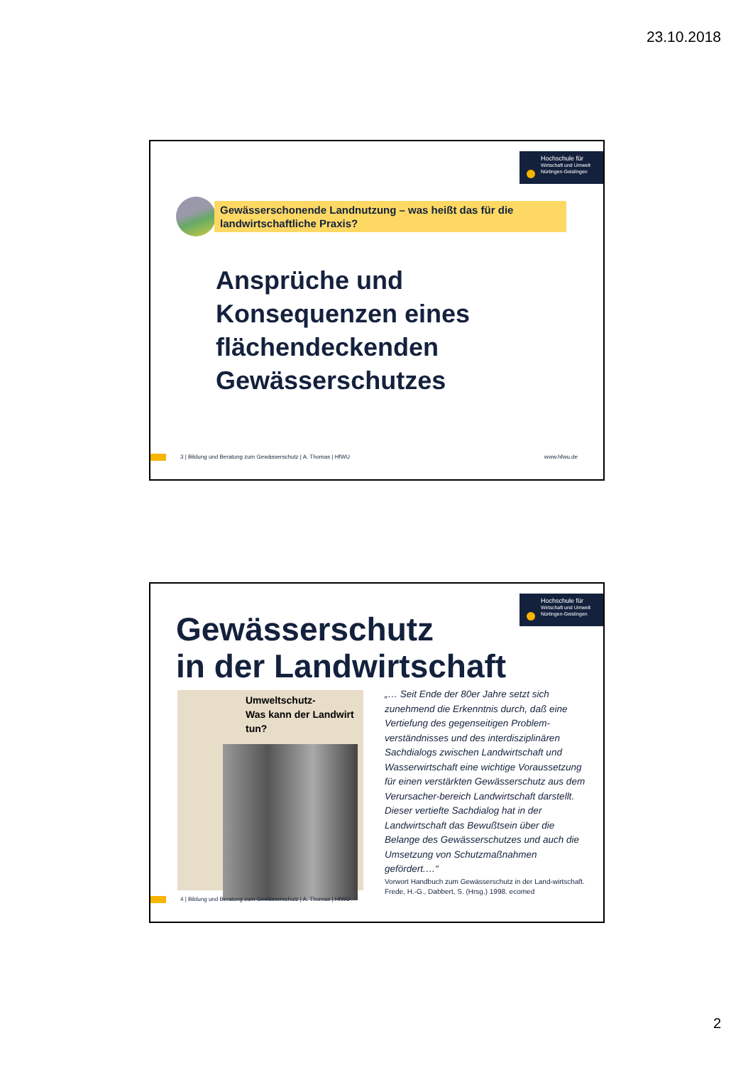23.10.2018
Hochschule für
Wirtschaft und Umwelt
Nürtingen-Geislingen
Gewässerschonende Landnutzung – was heißt das für die landwirtschaftliche Praxis?
Ansprüche und
Konsequenzen eines
flächendeckenden
Gewässerschutzes
3 | Bildung und Beratung zum Gewässerschutz | A. Thomas | HfWU www.hfwu.de
Hochschule für
Wirtschaft und Umwelt
Nürtingen-Geislingen
Gewässerschutz
in der Landwirtschaft
Umweltschutz-
Was kann der Landwirt tun?
„… Seit Ende der 80er Jahre setzt sich zunehmend die Erkenntnis durch, daß eine Vertiefung des gegenseitigen Problem-verständnisses und des interdisziplinären Sachdialogs zwischen Landwirtschaft und Wasserwirtschaft eine wichtige Voraussetzung für einen verstärkten Gewässerschutz aus dem Verursacher-bereich Landwirtschaft darstellt.
Dieser vertiefte Sachdialog hat in der Landwirtschaft das Bewußtsein über die Belange des Gewässerschutzes und auch die Umsetzung von Schutzmaßnahmen gefördert.…“
Vorwort Handbuch zum Gewässerschutz in der Land-wirtschaft. Frede, H.-G., Dabbert, S. (Hrsg.) 1998. ecomed
4 | Bildung und Beratung zum Gewässerschutz | A. Thomas | HfWU
2